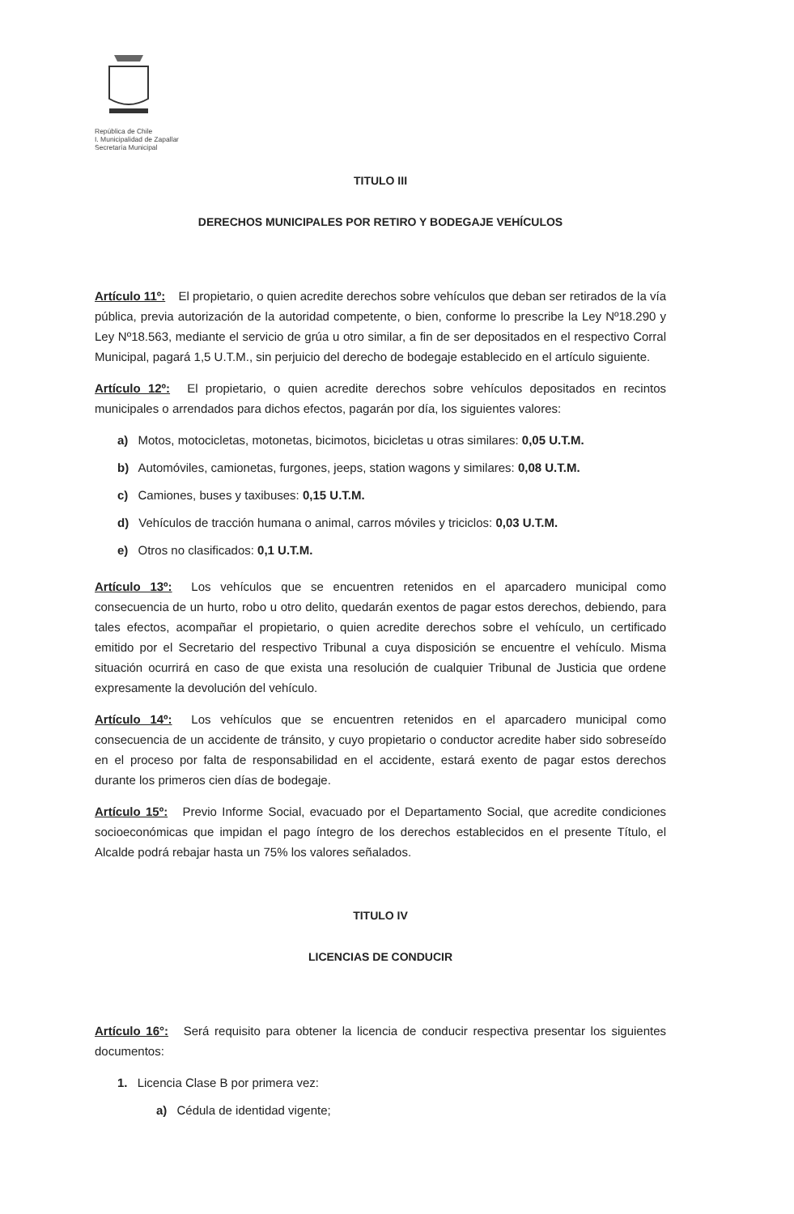República de Chile
I. Municipalidad de Zapallar
Secretaría Municipal
TITULO III
DERECHOS MUNICIPALES POR RETIRO Y BODEGAJE VEHÍCULOS
Artículo 11º: El propietario, o quien acredite derechos sobre vehículos que deban ser retirados de la vía pública, previa autorización de la autoridad competente, o bien, conforme lo prescribe la Ley Nº18.290 y Ley Nº18.563, mediante el servicio de grúa u otro similar, a fin de ser depositados en el respectivo Corral Municipal, pagará 1,5 U.T.M., sin perjuicio del derecho de bodegaje establecido en el artículo siguiente.
Artículo 12º: El propietario, o quien acredite derechos sobre vehículos depositados en recintos municipales o arrendados para dichos efectos, pagarán por día, los siguientes valores:
a) Motos, motocicletas, motonetas, bicimotos, bicicletas u otras similares: 0,05 U.T.M.
b) Automóviles, camionetas, furgones, jeeps, station wagons y similares: 0,08 U.T.M.
c) Camiones, buses y taxibuses: 0,15 U.T.M.
d) Vehículos de tracción humana o animal, carros móviles y triciclos: 0,03 U.T.M.
e) Otros no clasificados: 0,1 U.T.M.
Artículo 13º: Los vehículos que se encuentren retenidos en el aparcadero municipal como consecuencia de un hurto, robo u otro delito, quedarán exentos de pagar estos derechos, debiendo, para tales efectos, acompañar el propietario, o quien acredite derechos sobre el vehículo, un certificado emitido por el Secretario del respectivo Tribunal a cuya disposición se encuentre el vehículo. Misma situación ocurrirá en caso de que exista una resolución de cualquier Tribunal de Justicia que ordene expresamente la devolución del vehículo.
Artículo 14º: Los vehículos que se encuentren retenidos en el aparcadero municipal como consecuencia de un accidente de tránsito, y cuyo propietario o conductor acredite haber sido sobreseído en el proceso por falta de responsabilidad en el accidente, estará exento de pagar estos derechos durante los primeros cien días de bodegaje.
Artículo 15º: Previo Informe Social, evacuado por el Departamento Social, que acredite condiciones socioeconómicas que impidan el pago íntegro de los derechos establecidos en el presente Título, el Alcalde podrá rebajar hasta un 75% los valores señalados.
TITULO IV
LICENCIAS DE CONDUCIR
Artículo 16°: Será requisito para obtener la licencia de conducir respectiva presentar los siguientes documentos:
1. Licencia Clase B por primera vez:
a) Cédula de identidad vigente;